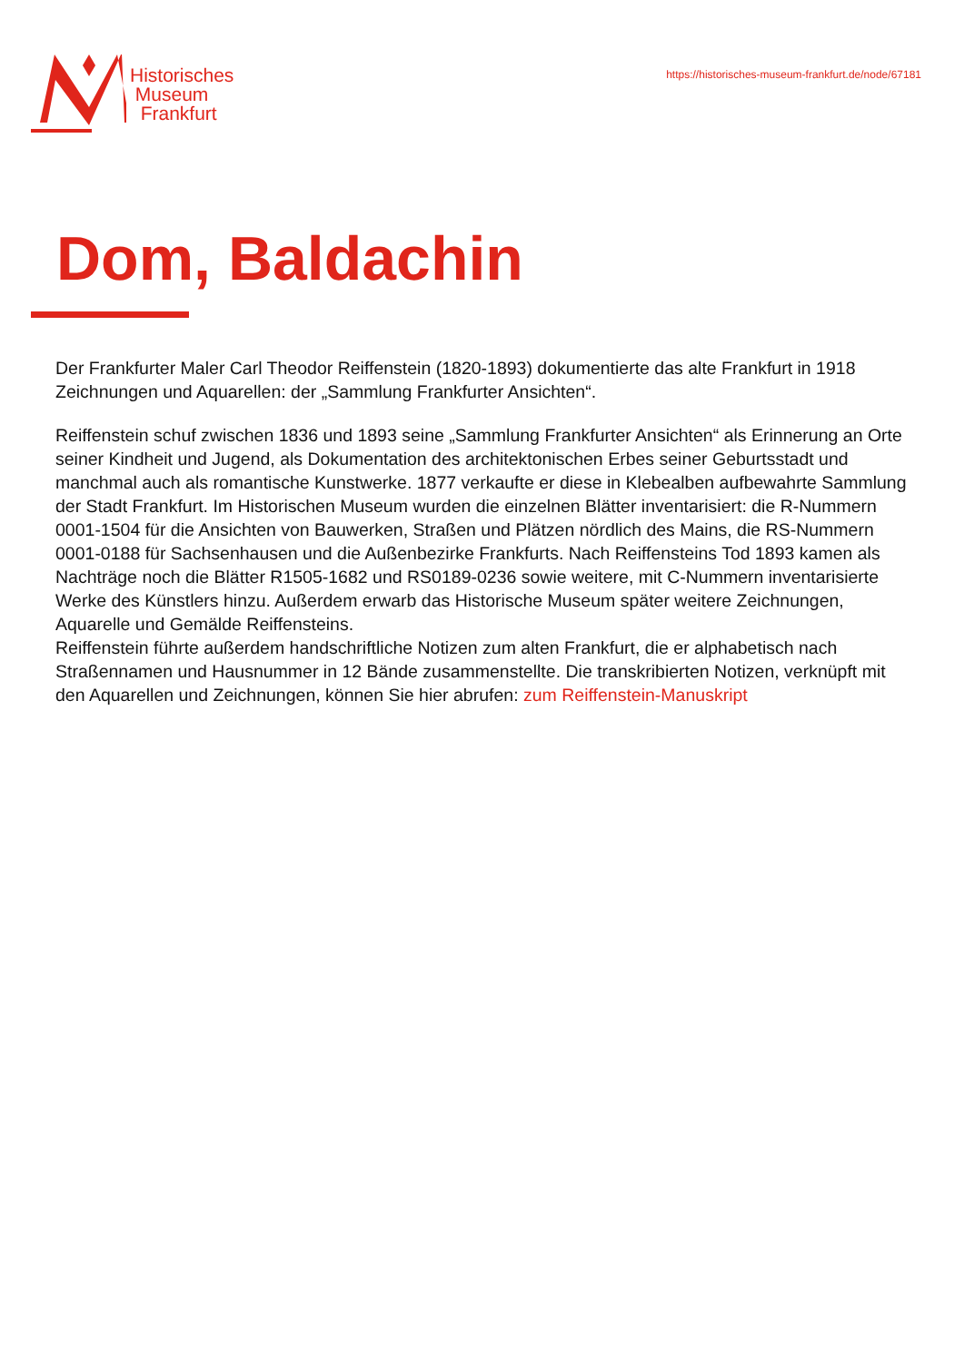Historisches
Museum
Frankfurt
https://historisches-museum-frankfurt.de/node/67181
Dom, Baldachin
Der Frankfurter Maler Carl Theodor Reiffenstein (1820-1893) dokumentierte das alte Frankfurt in 1918 Zeichnungen und Aquarellen: der „Sammlung Frankfurter Ansichten“.
Reiffenstein schuf zwischen 1836 und 1893 seine „Sammlung Frankfurter Ansichten“ als Erinnerung an Orte seiner Kindheit und Jugend, als Dokumentation des architektonischen Erbes seiner Geburtsstadt und manchmal auch als romantische Kunstwerke. 1877 verkaufte er diese in Klebealben aufbewahrte Sammlung der Stadt Frankfurt. Im Historischen Museum wurden die einzelnen Blätter inventarisiert: die R-Nummern 0001-1504 für die Ansichten von Bauwerken, Straßen und Plätzen nördlich des Mains, die RS-Nummern 0001-0188 für Sachsenhausen und die Außenbezirke Frankfurts. Nach Reiffensteins Tod 1893 kamen als Nachträge noch die Blätter R1505-1682 und RS0189-0236 sowie weitere, mit C-Nummern inventarisierte Werke des Künstlers hinzu. Außerdem erwarb das Historische Museum später weitere Zeichnungen, Aquarelle und Gemälde Reiffensteins.
Reiffenstein führte außerdem handschriftliche Notizen zum alten Frankfurt, die er alphabetisch nach Straßennamen und Hausnummer in 12 Bände zusammenstellte. Die transkribierten Notizen, verknüpft mit den Aquarellen und Zeichnungen, können Sie hier abrufen: zum Reiffenstein-Manuskript